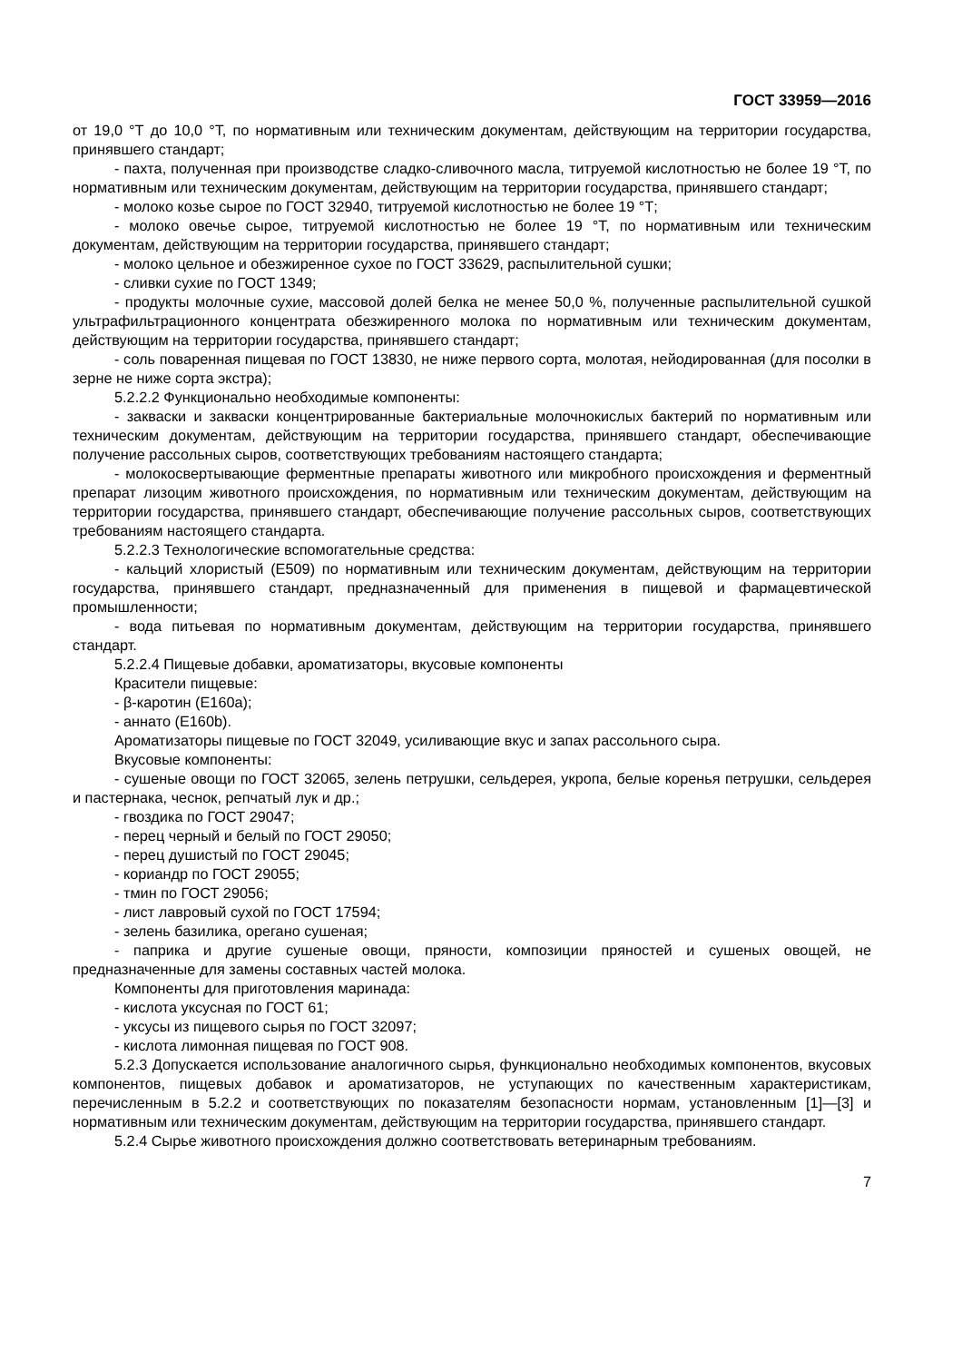ГОСТ 33959—2016
от 19,0 °Т до 10,0 °Т, по нормативным или техническим документам, действующим на территории государства, принявшего стандарт;
- пахта, полученная при производстве сладко-сливочного масла, титруемой кислотностью не более 19 °Т, по нормативным или техническим документам, действующим на территории государства, принявшего стандарт;
- молоко козье сырое по ГОСТ 32940, титруемой кислотностью не более 19 °Т;
- молоко овечье сырое, титруемой кислотностью не более 19 °Т, по нормативным или техническим документам, действующим на территории государства, принявшего стандарт;
- молоко цельное и обезжиренное сухое по ГОСТ 33629, распылительной сушки;
- сливки сухие по ГОСТ 1349;
- продукты молочные сухие, массовой долей белка не менее 50,0 %, полученные распылительной сушкой ультрафильтрационного концентрата обезжиренного молока по нормативным или техническим документам, действующим на территории государства, принявшего стандарт;
- соль поваренная пищевая по ГОСТ 13830, не ниже первого сорта, молотая, нейодированная (для посолки в зерне не ниже сорта экстра);
5.2.2.2 Функционально необходимые компоненты:
- закваски и закваски концентрированные бактериальные молочнокислых бактерий по нормативным или техническим документам, действующим на территории государства, принявшего стандарт, обеспечивающие получение рассольных сыров, соответствующих требованиям настоящего стандарта;
- молокосвертывающие ферментные препараты животного или микробного происхождения и ферментный препарат лизоцим животного происхождения, по нормативным или техническим документам, действующим на территории государства, принявшего стандарт, обеспечивающие получение рассольных сыров, соответствующих требованиям настоящего стандарта.
5.2.2.3 Технологические вспомогательные средства:
- кальций хлористый (Е509) по нормативным или техническим документам, действующим на территории государства, принявшего стандарт, предназначенный для применения в пищевой и фармацевтической промышленности;
- вода питьевая по нормативным документам, действующим на территории государства, принявшего стандарт.
5.2.2.4 Пищевые добавки, ароматизаторы, вкусовые компоненты
Красители пищевые:
- β-каротин (Е160а);
- аннато (Е160b).
Ароматизаторы пищевые по ГОСТ 32049, усиливающие вкус и запах рассольного сыра.
Вкусовые компоненты:
- сушеные овощи по ГОСТ 32065, зелень петрушки, сельдерея, укропа, белые коренья петрушки, сельдерея и пастернака, чеснок, репчатый лук и др.;
- гвоздика по ГОСТ 29047;
- перец черный и белый по ГОСТ 29050;
- перец душистый по ГОСТ 29045;
- кориандр по ГОСТ 29055;
- тмин по ГОСТ 29056;
- лист лавровый сухой по ГОСТ 17594;
- зелень базилика, орегано сушеная;
- паприка и другие сушеные овощи, пряности, композиции пряностей и сушеных овощей, не предназначенные для замены составных частей молока.
Компоненты для приготовления маринада:
- кислота уксусная по ГОСТ 61;
- уксусы из пищевого сырья по ГОСТ 32097;
- кислота лимонная пищевая по ГОСТ 908.
5.2.3 Допускается использование аналогичного сырья, функционально необходимых компонентов, вкусовых компонентов, пищевых добавок и ароматизаторов, не уступающих по качественным характеристикам, перечисленным в 5.2.2 и соответствующих по показателям безопасности нормам, установленным [1]—[3] и нормативным или техническим документам, действующим на территории государства, принявшего стандарт.
5.2.4 Сырье животного происхождения должно соответствовать ветеринарным требованиям.
7